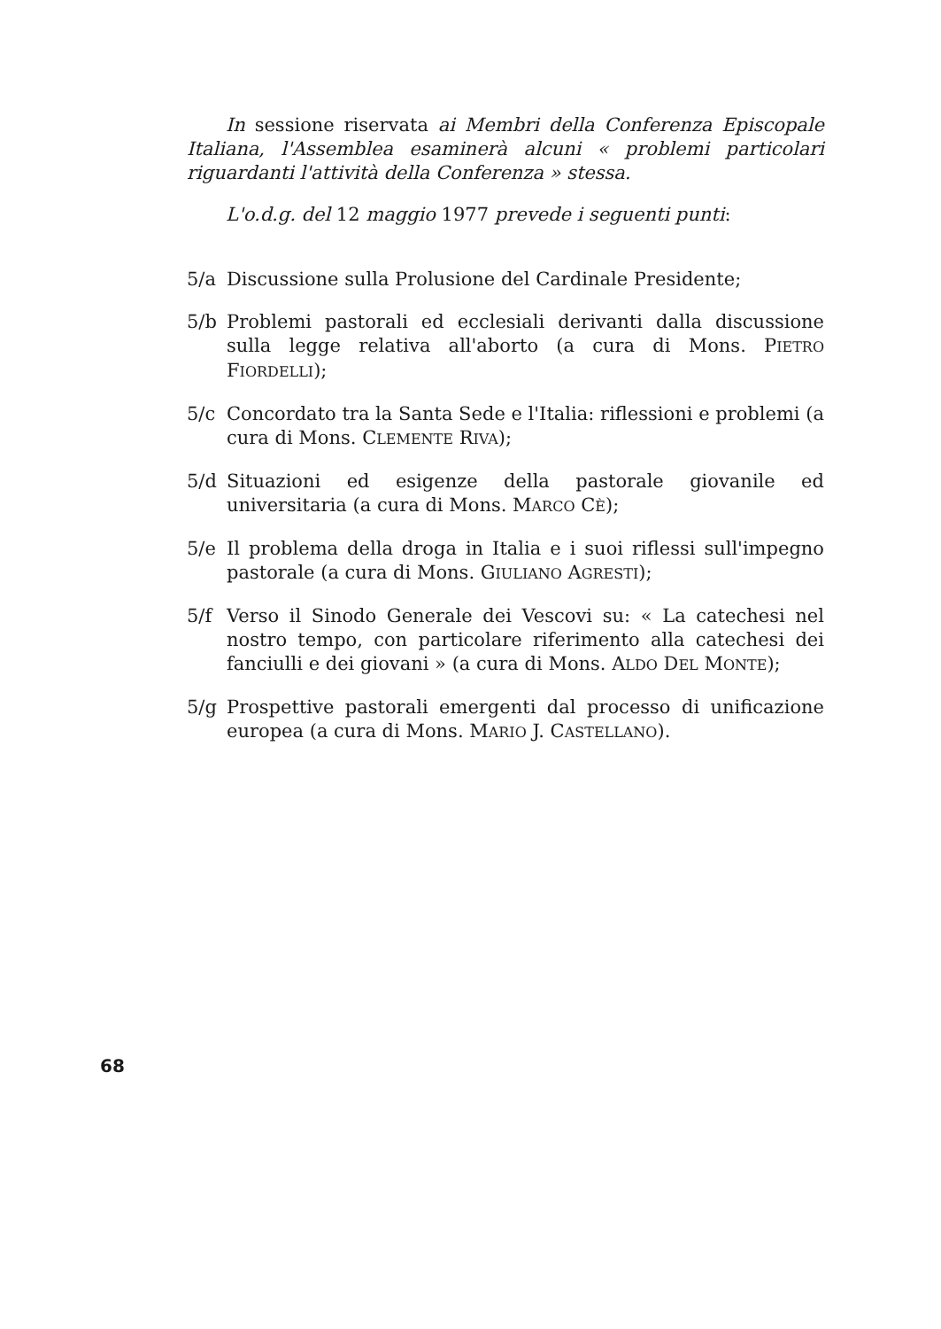In sessione riservata ai Membri della Conferenza Episcopale Italiana, l'Assemblea esaminerà alcuni « problemi particolari riguardanti l'attività della Conferenza » stessa.
L'o.d.g. del 12 maggio 1977 prevede i seguenti punti:
5/a Discussione sulla Prolusione del Cardinale Presidente;
5/b Problemi pastorali ed ecclesiali derivanti dalla discussione sulla legge relativa all'aborto (a cura di Mons. PIETRO FIORDELLI);
5/c Concordato tra la Santa Sede e l'Italia: riflessioni e problemi (a cura di Mons. CLEMENTE RIVA);
5/d Situazioni ed esigenze della pastorale giovanile ed universitaria (a cura di Mons. MARCO CÈ);
5/e Il problema della droga in Italia e i suoi riflessi sull'impegno pastorale (a cura di Mons. GIULIANO AGRESTI);
5/f Verso il Sinodo Generale dei Vescovi su: « La catechesi nel nostro tempo, con particolare riferimento alla catechesi dei fanciulli e dei giovani » (a cura di Mons. ALDO DEL MONTE);
5/g Prospettive pastorali emergenti dal processo di unificazione europea (a cura di Mons. MARIO J. CASTELLANO).
68